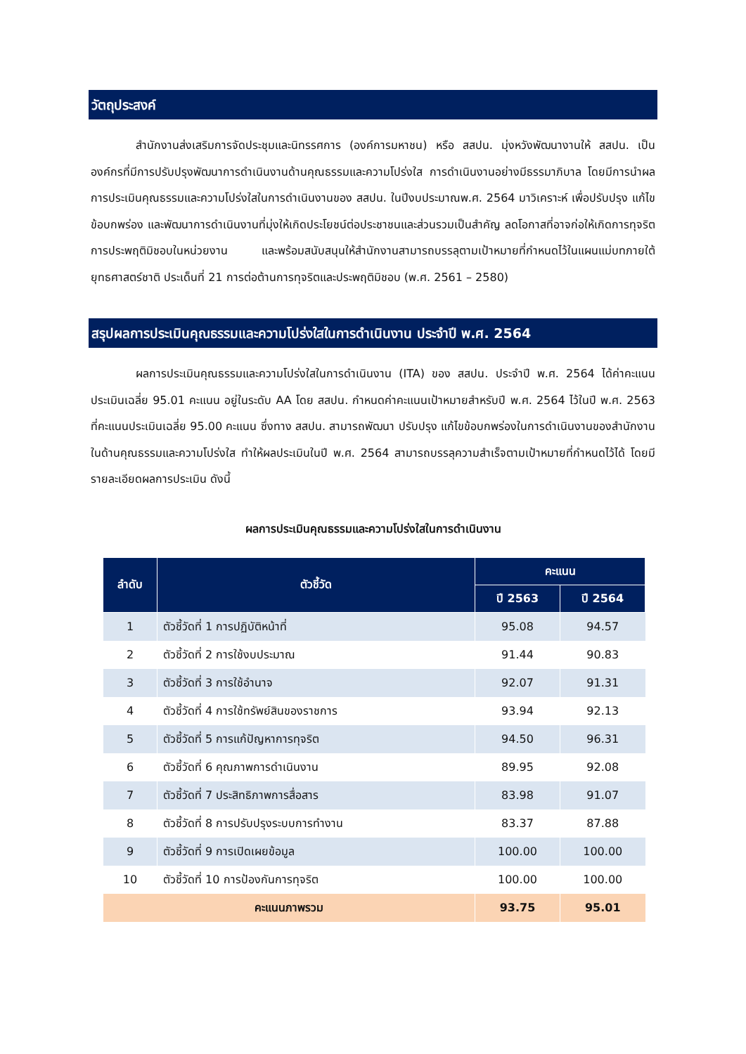วัตถุประสงค์
สำนักงานส่งเสริมการจัดประชุมและนิทรรศการ (องค์การมหาชน) หรือ สสปน. มุ่งหวังพัฒนางานให้ สสปน. เป็นองค์กรที่มีการปรับปรุงพัฒนาการดำเนินงานด้านคุณธรรมและความโปร่งใส การดำเนินงานอย่างมีธรรมาภิบาล โดยมีการนำผลการประเมินคุณธรรมและความโปร่งใสในการดำเนินงานของ สสปน. ในปีงบประมาณพ.ศ. 2564 มาวิเคราะห์ เพื่อปรับปรุง แก้ไขข้อบกพร่อง และพัฒนาการดำเนินงานที่มุ่งให้เกิดประโยชน์ต่อประชาชนและส่วนรวมเป็นสำคัญ ลดโอกาสที่อาจก่อให้เกิดการทุจริต การประพฤติมิชอบในหน่วยงาน และพร้อมสนับสนุนให้สำนักงานสามารถบรรลุตามเป้าหมายที่กำหนดไว้ในแผนแม่บทภายใต้ยุทธศาสตร์ชาติ ประเด็นที่ 21 การต่อต้านการทุจริตและประพฤติมิชอบ (พ.ศ. 2561 – 2580)
สรุปผลการประเมินคุณธรรมและความโปร่งใสในการดำเนินงาน ประจำปี พ.ศ. 2564
ผลการประเมินคุณธรรมและความโปร่งใสในการดำเนินงาน (ITA) ของ สสปน. ประจำปี พ.ศ. 2564 ได้ค่าคะแนนประเมินเฉลี่ย 95.01 คะแนน อยู่ในระดับ AA โดย สสปน. กำหนดค่าคะแนนเป้าหมายสำหรับปี พ.ศ. 2564 ไว้ในปี พ.ศ. 2563 ที่คะแนนประเมินเฉลี่ย 95.00 คะแนน ซึ่งทาง สสปน. สามารถพัฒนา ปรับปรุง แก้ไขข้อบกพร่องในการดำเนินงานของสำนักงานในด้านคุณธรรมและความโปร่งใส ทำให้ผลประเมินในปี พ.ศ. 2564 สามารถบรรลุความสำเร็จตามเป้าหมายที่กำหนดไว้ได้ โดยมีรายละเอียดผลการประเมิน ดังนี้
ผลการประเมินคุณธรรมและความโปร่งใสในการดำเนินงาน
| ลำดับ | ตัวชี้วัด | คะแนน | |
| --- | --- | --- | --- |
| | | ปี 2563 | ปี 2564 |
| 1 | ตัวชี้วัดที่ 1 การปฏิบัติหน้าที่ | 95.08 | 94.57 |
| 2 | ตัวชี้วัดที่ 2 การใช้งบประมาณ | 91.44 | 90.83 |
| 3 | ตัวชี้วัดที่ 3 การใช้อำนาจ | 92.07 | 91.31 |
| 4 | ตัวชี้วัดที่ 4 การใช้ทรัพย์สินของราชการ | 93.94 | 92.13 |
| 5 | ตัวชี้วัดที่ 5 การแก้ปัญหาการทุจริต | 94.50 | 96.31 |
| 6 | ตัวชี้วัดที่ 6 คุณภาพการดำเนินงาน | 89.95 | 92.08 |
| 7 | ตัวชี้วัดที่ 7 ประสิทธิภาพการสื่อสาร | 83.98 | 91.07 |
| 8 | ตัวชี้วัดที่ 8 การปรับปรุงระบบการทำงาน | 83.37 | 87.88 |
| 9 | ตัวชี้วัดที่ 9 การเปิดเผยข้อมูล | 100.00 | 100.00 |
| 10 | ตัวชี้วัดที่ 10 การป้องกันการทุจริต | 100.00 | 100.00 |
| คะแนนภาพรวม | | 93.75 | 95.01 |